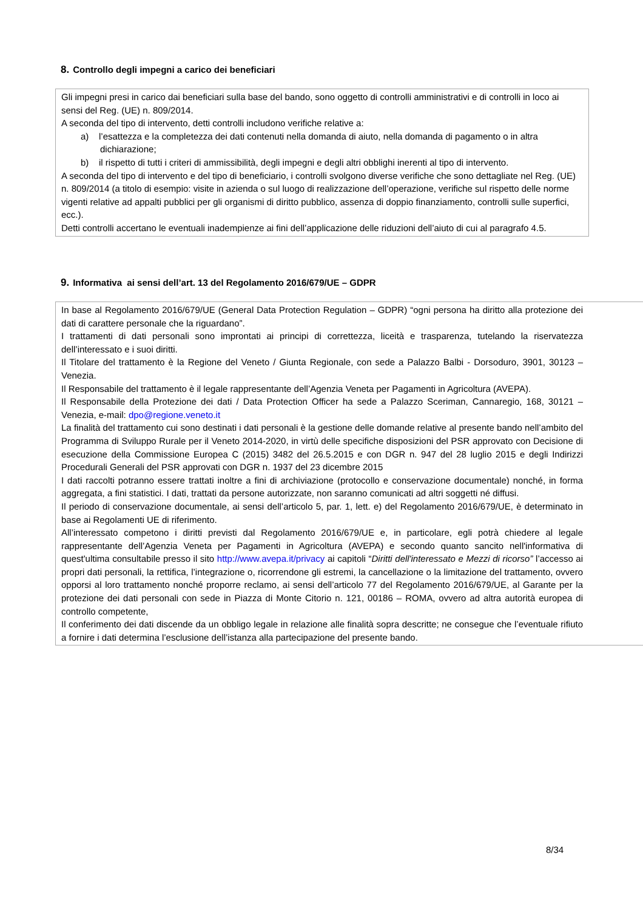8. Controllo degli impegni a carico dei beneficiari
Gli impegni presi in carico dai beneficiari sulla base del bando, sono oggetto di controlli amministrativi e di controlli in loco ai sensi del Reg. (UE) n. 809/2014.
A seconda del tipo di intervento, detti controlli includono verifiche relative a:
a) l’esattezza e la completezza dei dati contenuti nella domanda di aiuto, nella domanda di pagamento o in altra dichiarazione;
b) il rispetto di tutti i criteri di ammissibilità, degli impegni e degli altri obblighi inerenti al tipo di intervento.
A seconda del tipo di intervento e del tipo di beneficiario, i controlli svolgono diverse verifiche che sono dettagliate nel Reg. (UE) n. 809/2014 (a titolo di esempio: visite in azienda o sul luogo di realizzazione dell’operazione, verifiche sul rispetto delle norme vigenti relative ad appalti pubblici per gli organismi di diritto pubblico, assenza di doppio finanziamento, controlli sulle superfici, ecc.).
Detti controlli accertano le eventuali inadempienze ai fini dell’applicazione delle riduzioni dell’aiuto di cui al paragrafo 4.5.
9. Informativa ai sensi dell’art. 13 del Regolamento 2016/679/UE – GDPR
In base al Regolamento 2016/679/UE (General Data Protection Regulation – GDPR) “ogni persona ha diritto alla protezione dei dati di carattere personale che la riguardano”.
I trattamenti di dati personali sono improntati ai principi di correttezza, liceità e trasparenza, tutelando la riservatezza dell’interessato e i suoi diritti.
Il Titolare del trattamento è la Regione del Veneto / Giunta Regionale, con sede a Palazzo Balbi - Dorsoduro, 3901, 30123 – Venezia.
Il Responsabile del trattamento è il legale rappresentante dell’Agenzia Veneta per Pagamenti in Agricoltura (AVEPA).
Il Responsabile della Protezione dei dati / Data Protection Officer ha sede a Palazzo Sceriman, Cannaregio, 168, 30121 – Venezia, e-mail: dpo@regione.veneto.it
La finalità del trattamento cui sono destinati i dati personali è la gestione delle domande relative al presente bando nell’ambito del Programma di Sviluppo Rurale per il Veneto 2014-2020, in virtù delle specifiche disposizioni del PSR approvato con Decisione di esecuzione della Commissione Europea C (2015) 3482 del 26.5.2015 e con DGR n. 947 del 28 luglio 2015 e degli Indirizzi Procedurali Generali del PSR approvati con DGR n. 1937 del 23 dicembre 2015
I dati raccolti potranno essere trattati inoltre a fini di archiviazione (protocollo e conservazione documentale) nonché, in forma aggregata, a fini statistici. I dati, trattati da persone autorizzate, non saranno comunicati ad altri soggetti né diffusi.
Il periodo di conservazione documentale, ai sensi dell’articolo 5, par. 1, lett. e) del Regolamento 2016/679/UE, è determinato in base ai Regolamenti UE di riferimento.
All’interessato competono i diritti previsti dal Regolamento 2016/679/UE e, in particolare, egli potrà chiedere al legale rappresentante dell’Agenzia Veneta per Pagamenti in Agricoltura (AVEPA) e secondo quanto sancito nell'informativa di quest'ultima consultabile presso il sito http://www.avepa.it/privacy ai capitoli “Diritti dell'interessato e Mezzi di ricorso” l’accesso ai propri dati personali, la rettifica, l’integrazione o, ricorrendone gli estremi, la cancellazione o la limitazione del trattamento, ovvero opporsi al loro trattamento nonché proporre reclamo, ai sensi dell’articolo 77 del Regolamento 2016/679/UE, al Garante per la protezione dei dati personali con sede in Piazza di Monte Citorio n. 121, 00186 – ROMA, ovvero ad altra autorità europea di controllo competente,
Il conferimento dei dati discende da un obbligo legale in relazione alle finalità sopra descritte; ne consegue che l’eventuale rifiuto a fornire i dati determina l’esclusione dell’istanza alla partecipazione del presente bando.
8/34